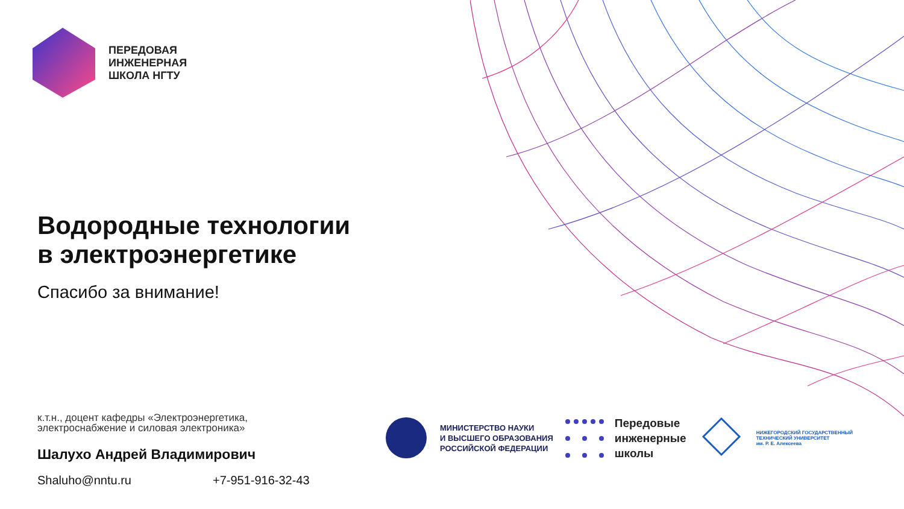ПЕРЕДОВАЯ
ИНЖЕНЕРНАЯ
ШКОЛА НГТУ
Водородные технологии
в электроэнергетике
Спасибо за внимание!
к.т.н., доцент кафедры «Электроэнергетика,
электроснабжение и силовая электроника»
Шалухо Андрей Владимирович
Shaluho@nntu.ru +7-951-916-32-43
МИНИСТЕРСТВО НАУКИ
И ВЫСШЕГО ОБРАЗОВАНИЯ
РОССИЙСКОЙ ФЕДЕРАЦИИ
Передовые
инженерные
школы
НИЖЕГОРОДСКИЙ ГОСУДАРСТВЕННЫЙ
ТЕХНИЧЕСКИЙ УНИВЕРСИТЕТ
им. Р. Е. Алексеева